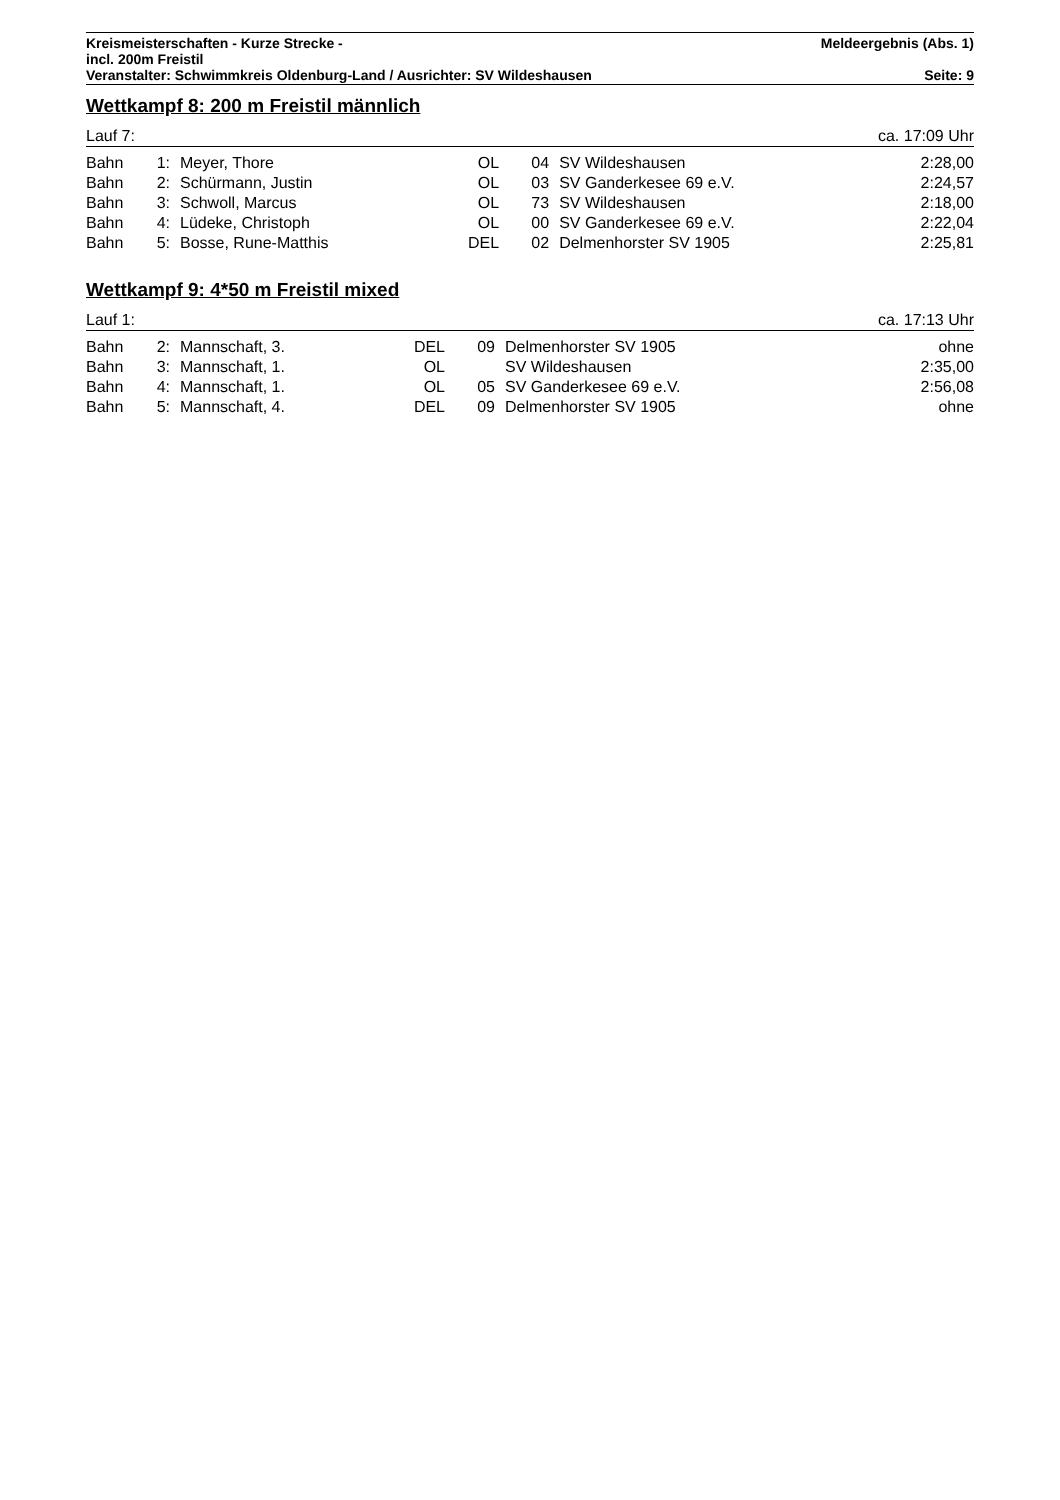Kreismeisterschaften - Kurze Strecke - Meldeergebnis (Abs. 1)
incl. 200m Freistil
Veranstalter: Schwimmkreis Oldenburg-Land / Ausrichter: SV Wildeshausen Seite: 9
Wettkampf 8: 200 m Freistil männlich
Lauf 7: ca. 17:09 Uhr
| Bahn | 1: | Meyer, Thore | OL | 04 | SV Wildeshausen | 2:28,00 |
| Bahn | 2: | Schürmann, Justin | OL | 03 | SV Ganderkesee 69 e.V. | 2:24,57 |
| Bahn | 3: | Schwoll, Marcus | OL | 73 | SV Wildeshausen | 2:18,00 |
| Bahn | 4: | Lüdeke, Christoph | OL | 00 | SV Ganderkesee 69 e.V. | 2:22,04 |
| Bahn | 5: | Bosse, Rune-Matthis | DEL | 02 | Delmenhorster SV 1905 | 2:25,81 |
Wettkampf 9: 4*50 m Freistil mixed
Lauf 1: ca. 17:13 Uhr
| Bahn | 2: | Mannschaft, 3. | DEL | 09 | Delmenhorster SV 1905 | ohne |
| Bahn | 3: | Mannschaft, 1. | OL | | SV Wildeshausen | 2:35,00 |
| Bahn | 4: | Mannschaft, 1. | OL | 05 | SV Ganderkesee 69 e.V. | 2:56,08 |
| Bahn | 5: | Mannschaft, 4. | DEL | 09 | Delmenhorster SV 1905 | ohne |